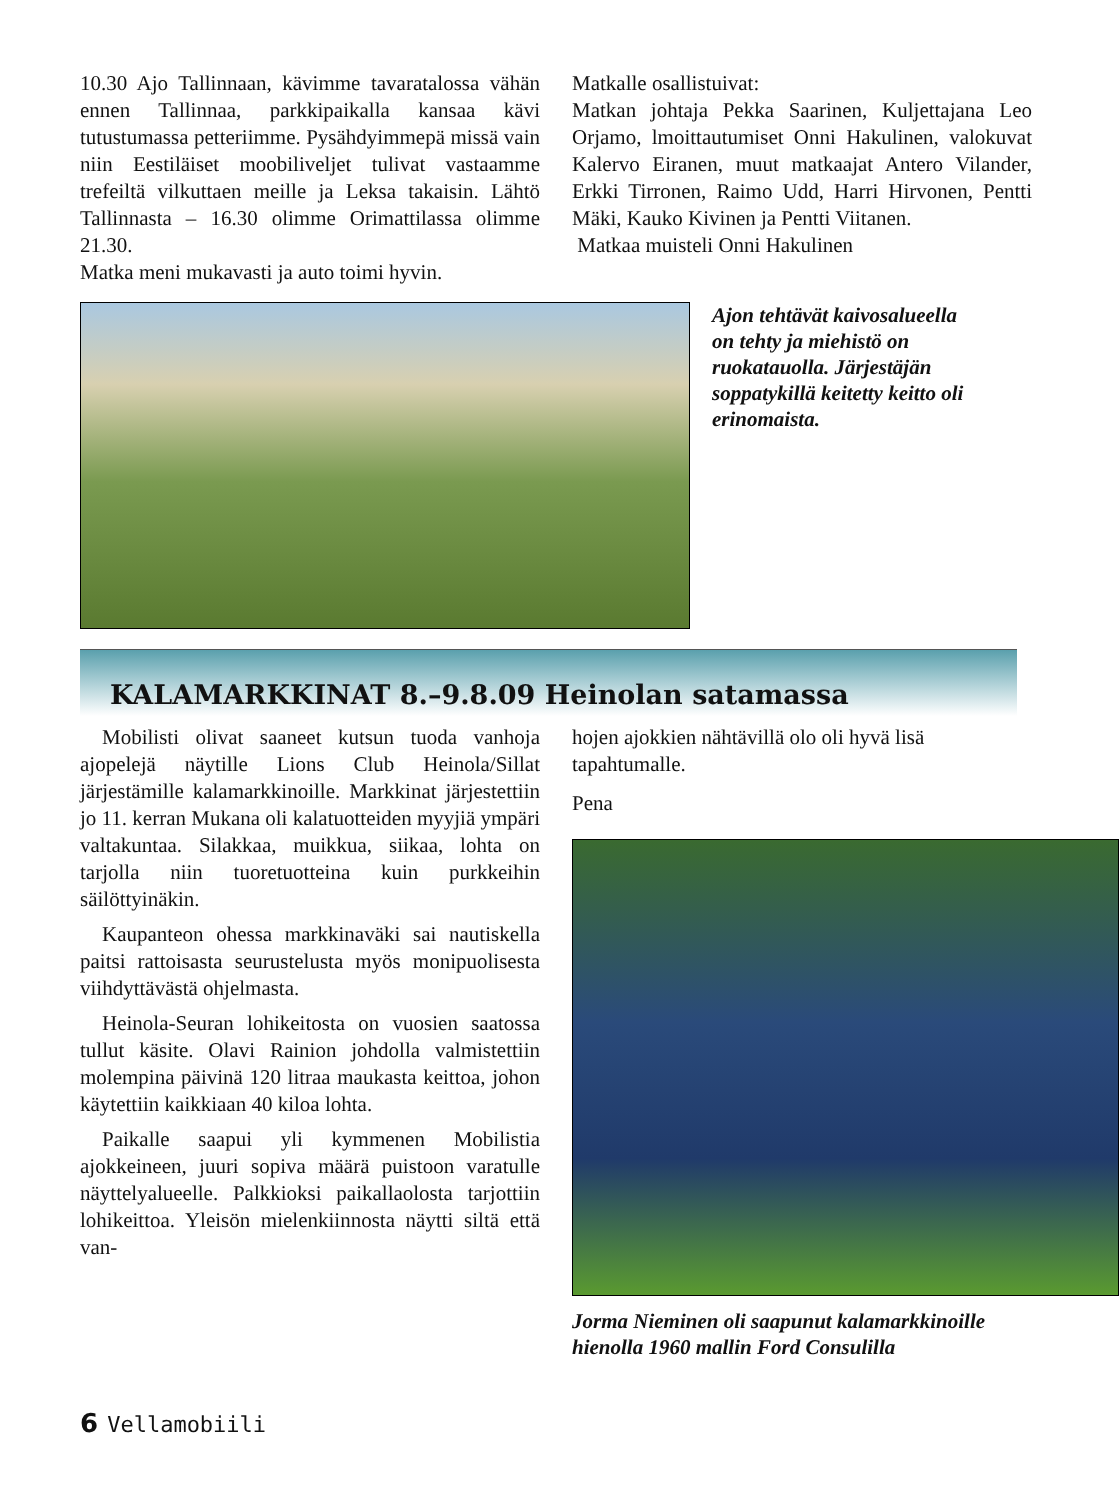10.30 Ajo Tallinnaan, kävimme tavaratalossa vähän ennen Tallinnaa, parkkipaikalla kansaa kävi tutustumassa petteriimme. Pysähdyimmepä missä vain niin Eestiläiset moobiliveljet tulivat vastaamme trefeiltä vilkuttaen meille ja Leksa takaisin. Lähtö Tallinnasta – 16.30 olimme Orimattilassa olimme 21.30.
Matka meni mukavasti ja auto toimi hyvin.
Matkalle osallistuivat:
Matkan johtaja Pekka Saarinen, Kuljettajana Leo Orjamo, lmoittautumiset Onni Hakulinen, valokuvat Kalervo Eiranen, muut matkaajat Antero Vilander, Erkki Tirronen, Raimo Udd, Harri Hirvonen, Pentti Mäki, Kauko Kivinen ja Pentti Viitanen.
Matkaa muisteli Onni Hakulinen
Ajon tehtävät kaivosalueella on tehty ja miehistö on ruokatauolla. Järjestäjän soppatykillä keitetty keitto oli erinomaista.
KALAMARKKINAT 8.–9.8.09 Heinolan satamassa
Mobilisti olivat saaneet kutsun tuoda vanhoja ajopelejä näytille Lions Club Heinola/Sillat järjestämille kalamarkkinoille. Markkinat järjestettiin jo 11. kerran Mukana oli kalatuotteiden myyjiä ympäri valtakuntaa. Silakkaa, muikkua, siikaa, lohta on tarjolla niin tuoretuotteina kuin purkkeihin säilöttyinäkin.
Kaupanteon ohessa markkinaväki sai nautiskella paitsi rattoisasta seurustelusta myös monipuolisesta viihdyttävästä ohjelmasta.
Heinola-Seuran lohikeitosta on vuosien saatossa tullut käsite. Olavi Rainion johdolla valmistettiin molempina päivinä 120 litraa maukasta keittoa, johon käytettiin kaikkiaan 40 kiloa lohta.
Paikalle saapui yli kymmenen Mobilistia ajokkeineen, juuri sopiva määrä puistoon varatulle näyttelyalueelle. Palkkioksi paikallaolosta tarjottiin lohikeittoa. Yleisön mielenkiinnosta näytti siltä että van-
hojen ajokkien nähtävillä olo oli hyvä lisä tapahtumalle.
Pena
Jorma Nieminen oli saapunut kalamarkkinoille hienolla 1960 mallin Ford Consulilla
6 Vellamobiili